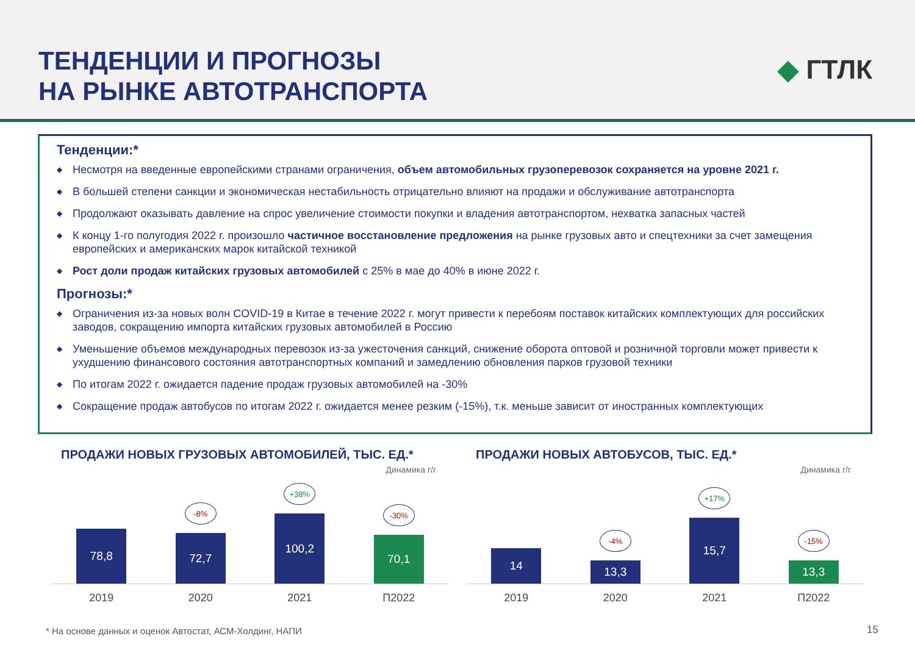ТЕНДЕНЦИИ И ПРОГНОЗЫ
НА РЫНКЕ АВТОТРАНСПОРТА
◆ ГТЛК
Тенденции:*
◆ Несмотря на введенные европейскими странами ограничения, объем автомобильных грузоперевозок сохраняется на уровне 2021 г.
◆ В большей степени санкции и экономическая нестабильность отрицательно влияют на продажи и обслуживание автотранспорта
◆ Продолжают оказывать давление на спрос увеличение стоимости покупки и владения автотранспортом, нехватка запасных частей
◆ К концу 1-го полугодия 2022 г. произошло частичное восстановление предложения на рынке грузовых авто и спецтехники за счет замещения европейских и американских марок китайской техникой
◆ Рост доли продаж китайских грузовых автомобилей с 25% в мае до 40% в июне 2022 г.
Прогнозы:*
◆ Ограничения из-за новых волн COVID-19 в Китае в течение 2022 г. могут привести к перебоям поставок китайских комплектующих для российских заводов, сокращению импорта китайских грузовых автомобилей в Россию
◆ Уменьшение объемов международных перевозок из-за ужесточения санкций, снижение оборота оптовой и розничной торговли может привести к ухудшению финансового состояния автотранспортных компаний и замедлению обновления парков грузовой техники
◆ По итогам 2022 г. ожидается падение продаж грузовых автомобилей на -30%
◆ Сокращение продаж автобусов по итогам 2022 г. ожидается менее резким (-15%), т.к. меньше зависит от иностранных комплектующих
ПРОДАЖИ НОВЫХ ГРУЗОВЫХ АВТОМОБИЛЕЙ, ТЫС. ЕД.*
Динамика г/г
78,8
-8%
72,7
+38%
100,2
-30%
70,1
2019 2020 2021 П2022
ПРОДАЖИ НОВЫХ АВТОБУСОВ, ТЫС. ЕД.*
Динамика г/г
14
-4%
13,3
+17%
15,7
-15%
13,3
2019 2020 2021 П2022
* На основе данных и оценок Автостат, АСМ-Холдинг, НАПИ
15